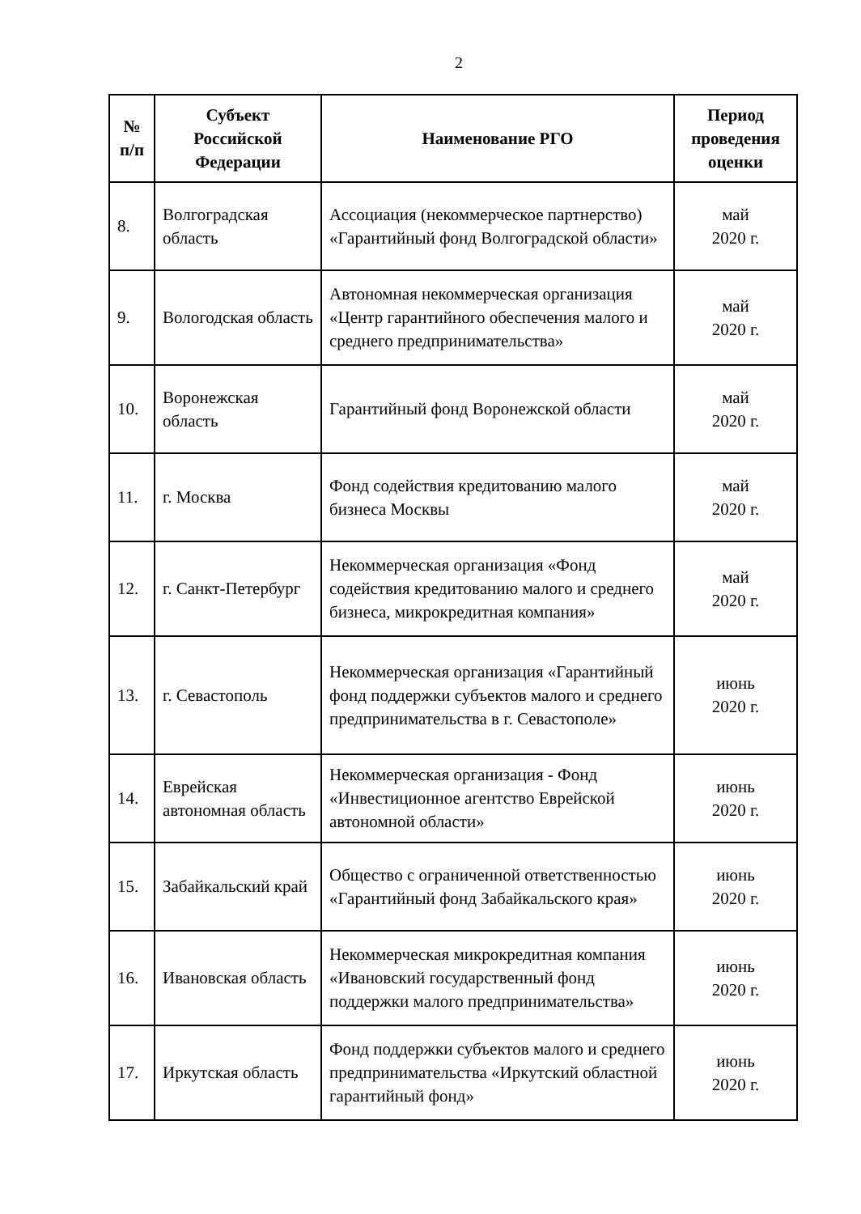2
| № п/п | Субъект Российской Федерации | Наименование РГО | Период проведения оценки |
| --- | --- | --- | --- |
| 8. | Волгоградская область | Ассоциация (некоммерческое партнерство) «Гарантийный фонд Волгоградской области» | май 2020 г. |
| 9. | Вологодская область | Автономная некоммерческая организация «Центр гарантийного обеспечения малого и среднего предпринимательства» | май 2020 г. |
| 10. | Воронежская область | Гарантийный фонд Воронежской области | май 2020 г. |
| 11. | г. Москва | Фонд содействия кредитованию малого бизнеса Москвы | май 2020 г. |
| 12. | г. Санкт-Петербург | Некоммерческая организация «Фонд содействия кредитованию малого и среднего бизнеса, микрокредитная компания» | май 2020 г. |
| 13. | г. Севастополь | Некоммерческая организация «Гарантийный фонд поддержки субъектов малого и среднего предпринимательства в г. Севастополе» | июнь 2020 г. |
| 14. | Еврейская автономная область | Некоммерческая организация - Фонд «Инвестиционное агентство Еврейской автономной области» | июнь 2020 г. |
| 15. | Забайкальский край | Общество с ограниченной ответственностью «Гарантийный фонд Забайкальского края» | июнь 2020 г. |
| 16. | Ивановская область | Некоммерческая микрокредитная компания «Ивановский государственный фонд поддержки малого предпринимательства» | июнь 2020 г. |
| 17. | Иркутская область | Фонд поддержки субъектов малого и среднего предпринимательства «Иркутский областной гарантийный фонд» | июнь 2020 г. |